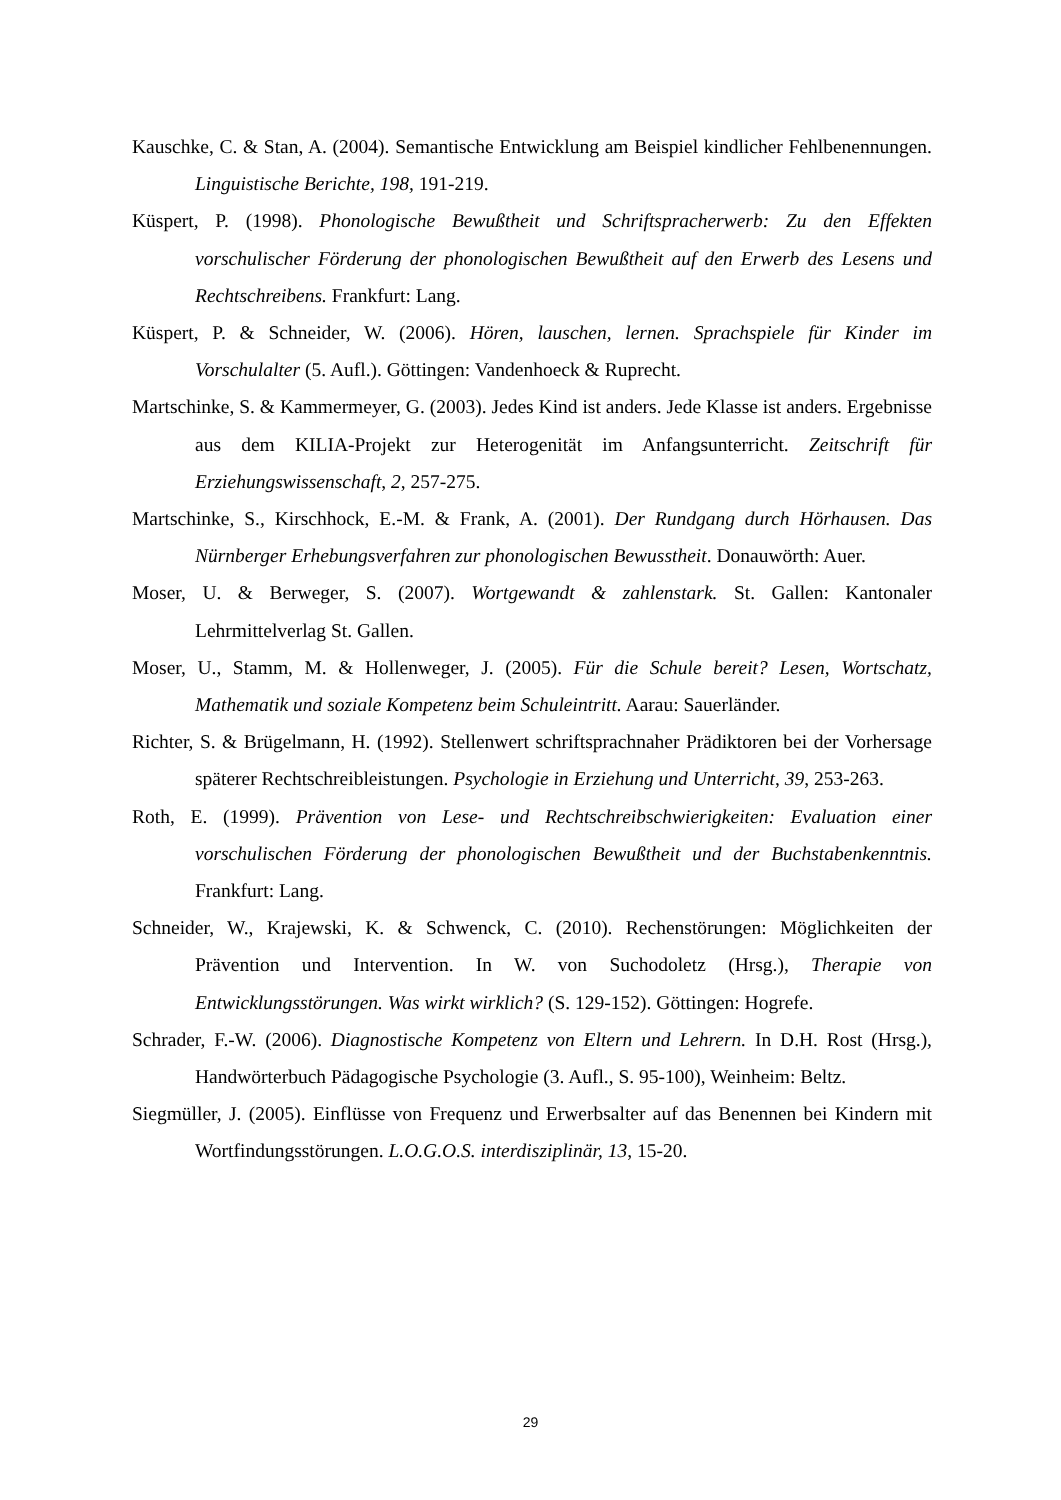Kauschke, C. & Stan, A. (2004). Semantische Entwicklung am Beispiel kindlicher Fehlbenennungen. Linguistische Berichte, 198, 191-219.
Küspert, P. (1998). Phonologische Bewußtheit und Schriftspracherwerb: Zu den Effekten vorschulischer Förderung der phonologischen Bewußtheit auf den Erwerb des Lesens und Rechtschreibens. Frankfurt: Lang.
Küspert, P. & Schneider, W. (2006). Hören, lauschen, lernen. Sprachspiele für Kinder im Vorschulalter (5. Aufl.). Göttingen: Vandenhoeck & Ruprecht.
Martschinke, S. & Kammermeyer, G. (2003). Jedes Kind ist anders. Jede Klasse ist anders. Ergebnisse aus dem KILIA-Projekt zur Heterogenität im Anfangsunterricht. Zeitschrift für Erziehungswissenschaft, 2, 257-275.
Martschinke, S., Kirschhock, E.-M. & Frank, A. (2001). Der Rundgang durch Hörhausen. Das Nürnberger Erhebungsverfahren zur phonologischen Bewusstheit. Donauwörth: Auer.
Moser, U. & Berweger, S. (2007). Wortgewandt & zahlenstark. St. Gallen: Kantonaler Lehrmittelverlag St. Gallen.
Moser, U., Stamm, M. & Hollenweger, J. (2005). Für die Schule bereit? Lesen, Wortschatz, Mathematik und soziale Kompetenz beim Schuleintritt. Aarau: Sauerländer.
Richter, S. & Brügelmann, H. (1992). Stellenwert schriftsprachnaher Prädiktoren bei der Vorhersage späterer Rechtschreibleistungen. Psychologie in Erziehung und Unterricht, 39, 253-263.
Roth, E. (1999). Prävention von Lese- und Rechtschreibschwierigkeiten: Evaluation einer vorschulischen Förderung der phonologischen Bewußtheit und der Buchstabenkenntnis. Frankfurt: Lang.
Schneider, W., Krajewski, K. & Schwenck, C. (2010). Rechenstörungen: Möglichkeiten der Prävention und Intervention. In W. von Suchodoletz (Hrsg.), Therapie von Entwicklungsstörungen. Was wirkt wirklich? (S. 129-152). Göttingen: Hogrefe.
Schrader, F.-W. (2006). Diagnostische Kompetenz von Eltern und Lehrern. In D.H. Rost (Hrsg.), Handwörterbuch Pädagogische Psychologie (3. Aufl., S. 95-100), Weinheim: Beltz.
Siegmüller, J. (2005). Einflüsse von Frequenz und Erwerbsalter auf das Benennen bei Kindern mit Wortfindungsstörungen. L.O.G.O.S. interdisziplinär, 13, 15-20.
29